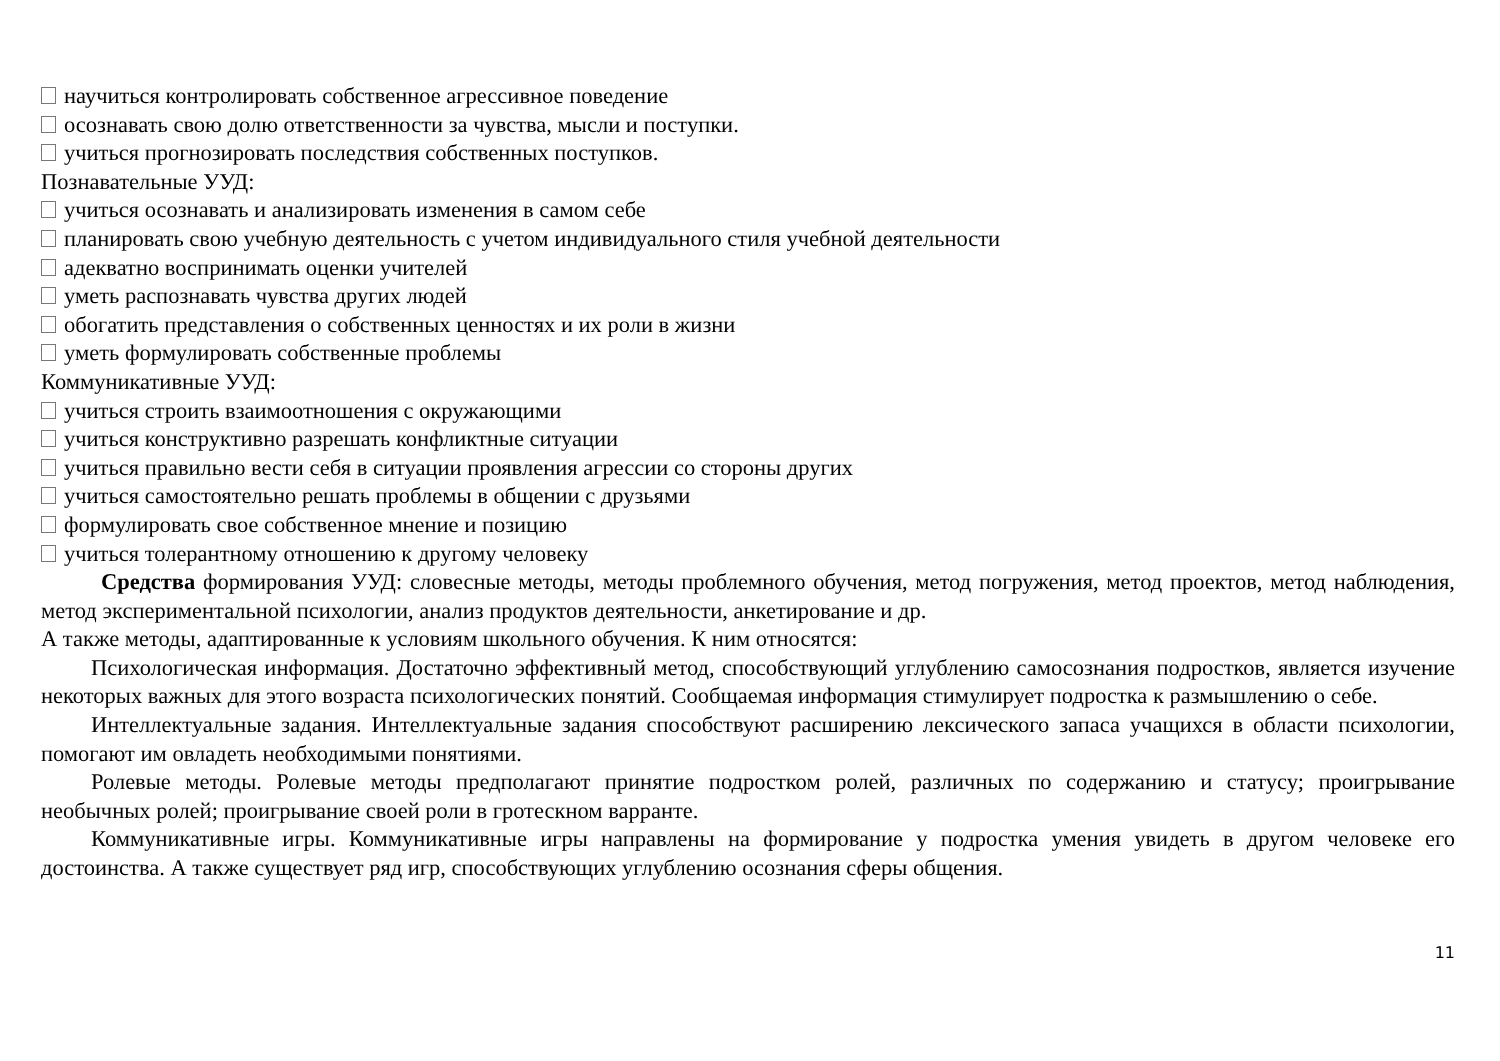научиться контролировать собственное агрессивное поведение
осознавать свою долю ответственности за чувства, мысли и поступки.
учиться прогнозировать последствия собственных поступков.
Познавательные УУД:
учиться осознавать и анализировать изменения в самом себе
планировать свою учебную деятельность с учетом индивидуального стиля учебной деятельности
адекватно воспринимать оценки учителей
уметь распознавать чувства других людей
обогатить представления о собственных ценностях и их роли в жизни
уметь формулировать собственные проблемы
Коммуникативные УУД:
учиться строить взаимоотношения с окружающими
учиться конструктивно разрешать конфликтные ситуации
учиться правильно вести себя в ситуации проявления агрессии со стороны других
учиться самостоятельно решать проблемы в общении с друзьями
формулировать свое собственное мнение и позицию
учиться толерантному отношению к другому человеку
Средства формирования УУД: словесные методы, методы проблемного обучения, метод погружения, метод проектов, метод наблюдения, метод экспериментальной психологии, анализ продуктов деятельности, анкетирование и др.
А также методы, адаптированные к условиям школьного обучения. К ним относятся:
Психологическая информация. Достаточно эффективный метод, способствующий углублению самосознания подростков, является изучение некоторых важных для этого возраста психологических понятий. Сообщаемая информация стимулирует подростка к размышлению о себе.
Интеллектуальные задания. Интеллектуальные задания способствуют расширению лексического запаса учащихся в области психологии, помогают им овладеть необходимыми понятиями.
Ролевые методы. Ролевые методы предполагают принятие подростком ролей, различных по содержанию и статусу; проигрывание необычных ролей; проигрывание своей роли в гротескном варранте.
Коммуникативные игры. Коммуникативные игры направлены на формирование у подростка умения увидеть в другом человеке его достоинства. А также существует ряд игр, способствующих углублению осознания сферы общения.
11